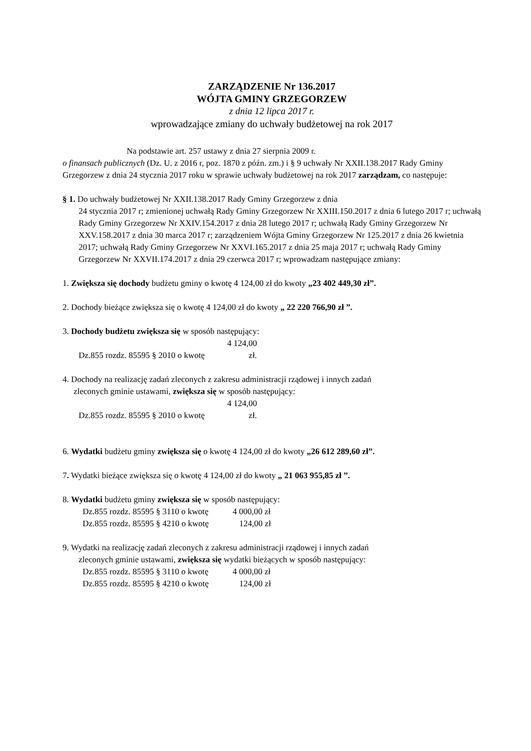ZARZĄDZENIE Nr 136.2017
WÓJTA GMINY GRZEGORZEW
z dnia 12 lipca 2017 r.
wprowadzające zmiany do uchwały budżetowej na rok 2017
Na podstawie art. 257 ustawy z dnia 27 sierpnia 2009 r.
o finansach publicznych (Dz. U. z 2016 r, poz. 1870 z późn. zm.) i § 9 uchwały Nr XXII.138.2017 Rady Gminy Grzegorzew z dnia 24 stycznia 2017 roku w sprawie uchwały budżetowej na rok 2017 zarządzam, co następuje:
§ 1. Do uchwały budżetowej Nr XXII.138.2017 Rady Gminy Grzegorzew z dnia
24 stycznia 2017 r; zmienionej uchwałą Rady Gminy Grzegorzew Nr XXIII.150.2017 z dnia 6 lutego 2017 r; uchwałą Rady Gminy Grzegorzew Nr XXIV.154.2017 z dnia 28 lutego 2017 r; uchwałą Rady Gminy Grzegorzew Nr XXV.158.2017 z dnia 30 marca 2017 r; zarządzeniem Wójta Gminy Grzegorzew Nr 125.2017 z dnia 26 kwietnia 2017; uchwałą Rady Gminy Grzegorzew Nr XXVI.165.2017 z dnia 25 maja 2017 r; uchwałą Rady Gminy Grzegorzew Nr XXVII.174.2017 z dnia 29 czerwca 2017 r; wprowadzam następujące zmiany:
1. Zwiększa się dochody budżetu gminy o kwotę 4 124,00 zł do kwoty „23 402 449,30 zł”.
2. Dochody bieżące zwiększa się o kwotę 4 124,00 zł do kwoty „ 22 220 766,90 zł ”.
3. Dochody budżetu zwiększa się w sposób następujący:
Dz.855 rozdz. 85595 § 2010 o kwotę 4 124,00 zł.
4. Dochody na realizację zadań zleconych z zakresu administracji rządowej i innych zadań
zleconych gminie ustawami, zwiększa się w sposób następujący:
Dz.855 rozdz. 85595 § 2010 o kwotę 4 124,00 zł.
6. Wydatki budżetu gminy zwiększa się o kwotę 4 124,00 zł do kwoty „26 612 289,60 zł”.
7. Wydatki bieżące zwiększa się o kwotę 4 124,00 zł do kwoty „ 21 063 955,85 zł ”.
8. Wydatki budżetu gminy zwiększa się w sposób następujący:
Dz.855 rozdz. 85595 § 3110 o kwotę 4 000,00 zł
Dz.855 rozdz. 85595 § 4210 o kwotę 124,00 zł
9. Wydatki na realizację zadań zleconych z zakresu administracji rządowej i innych zadań
zleconych gminie ustawami, zwiększa się wydatki bieżących w sposób następujący:
Dz.855 rozdz. 85595 § 3110 o kwotę 4 000,00 zł
Dz.855 rozdz. 85595 § 4210 o kwotę 124,00 zł